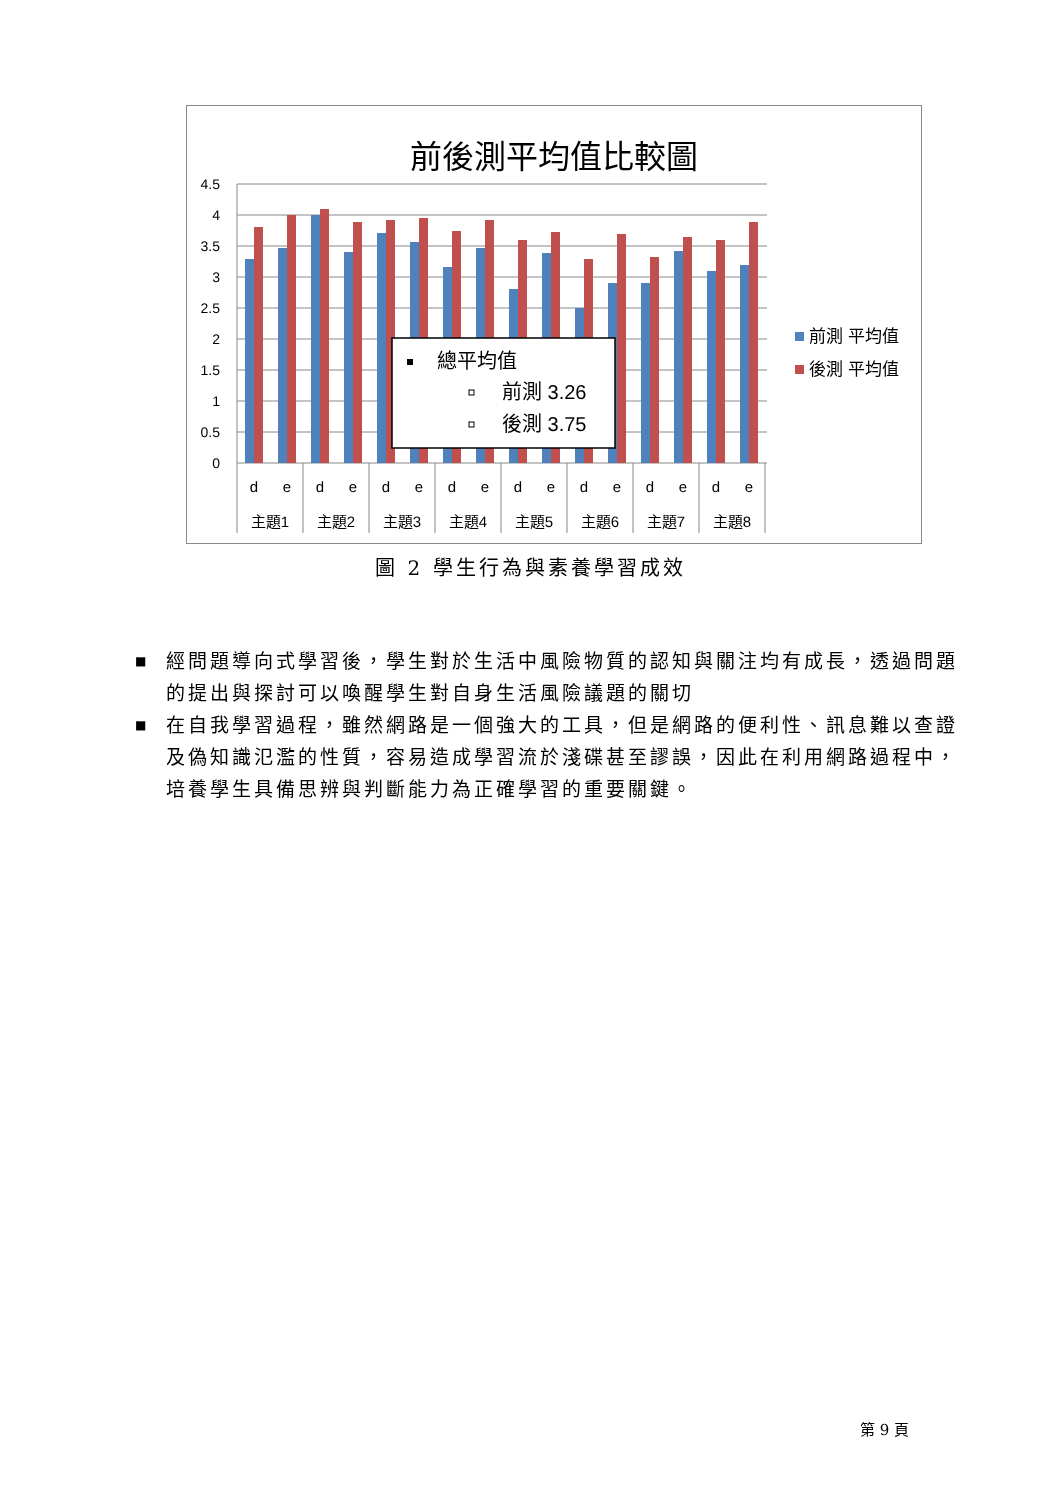前後測平均值比較圖
4.5
4
3.5
3
2.5
2
1.5
1
0.5
0
d
e
d
e
d
e
d
e
d
e
d
e
d
e
d
e
主題1
主題2
主題3
主題4
主題5
主題6
主題7
主題8
總平均值
前測 3.26
後測 3.75
前測 平均值
後測 平均值
圖 2 學生行為與素養學習成效
■ 經問題導向式學習後，學生對於生活中風險物質的認知與關注均有成長，透過問題的提出與探討可以喚醒學生對自身生活風險議題的關切
■ 在自我學習過程，雖然網路是一個強大的工具，但是網路的便利性、訊息難以查證及偽知識氾濫的性質，容易造成學習流於淺碟甚至謬誤，因此在利用網路過程中，培養學生具備思辨與判斷能力為正確學習的重要關鍵。
第 9 頁